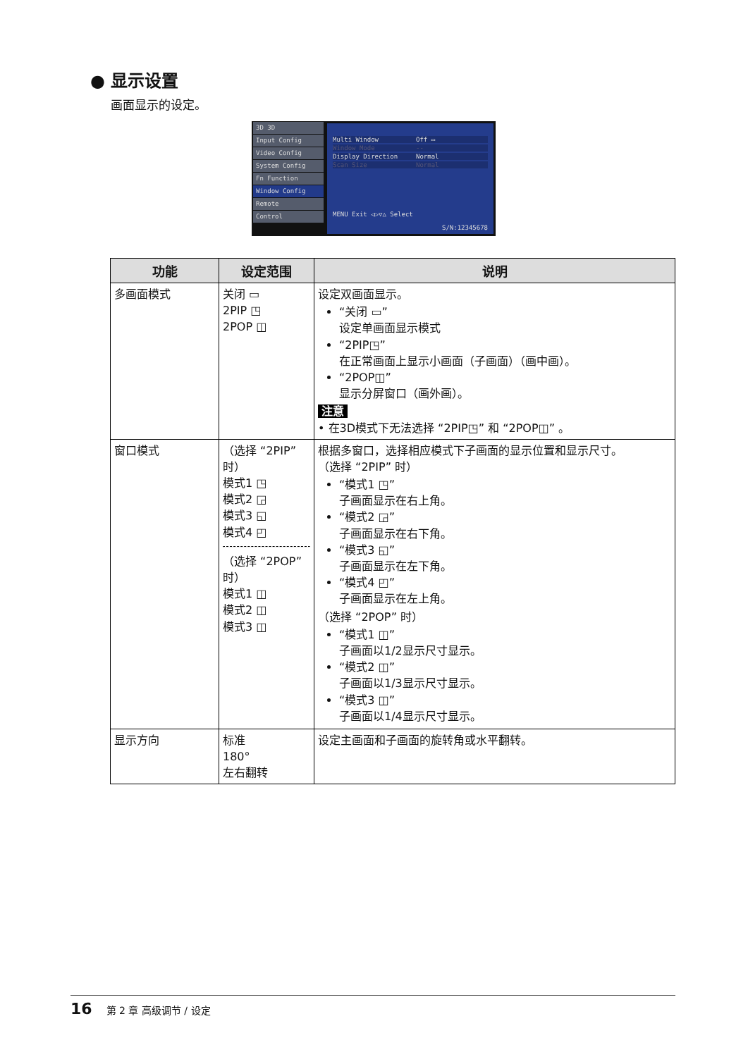● 显示设置
画面显示的设定。
3D 3D
Input Config
Video Config
System Config
Fn Function
Window Config
Remote
Control
Multi Window Off ▭
Window Mode --
Display Direction Normal
Scan Size Normal
MENU Exit ◁▷▽△ Select
S/N:12345678
| 功能 | 设定范围 | 说明 |
| --- | --- | --- |
| 多画面模式 | 关闭 ▭ 2PIP ◳ 2POP ◫ | 设定双画面显示。 “关闭 ▭” 设定单画面显示模式 “2PIP◳” 在正常画面上显示小画面（子画面）（画中画）。 “2POP◫” 显示分屏窗口（画外画）。 注意 • 在3D模式下无法选择 “2PIP◳” 和 “2POP◫” 。 |
| 窗口模式 | （选择 “2PIP” 时） 模式1 ◳ 模式2 ◲ 模式3 ◱ 模式4 ◰ （选择 “2POP” 时） 模式1 ◫ 模式2 ◫ 模式3 ◫ | 根据多窗口，选择相应模式下子画面的显示位置和显示尺寸。 （选择 “2PIP” 时） “模式1 ◳” 子画面显示在右上角。 “模式2 ◲” 子画面显示在右下角。 “模式3 ◱” 子画面显示在左下角。 “模式4 ◰” 子画面显示在左上角。 （选择 “2POP” 时） “模式1 ◫” 子画面以1/2显示尺寸显示。 “模式2 ◫” 子画面以1/3显示尺寸显示。 “模式3 ◫” 子画面以1/4显示尺寸显示。 |
| 显示方向 | 标准 180° 左右翻转 | 设定主画面和子画面的旋转角或水平翻转。 |
16 第 2 章 高级调节 / 设定